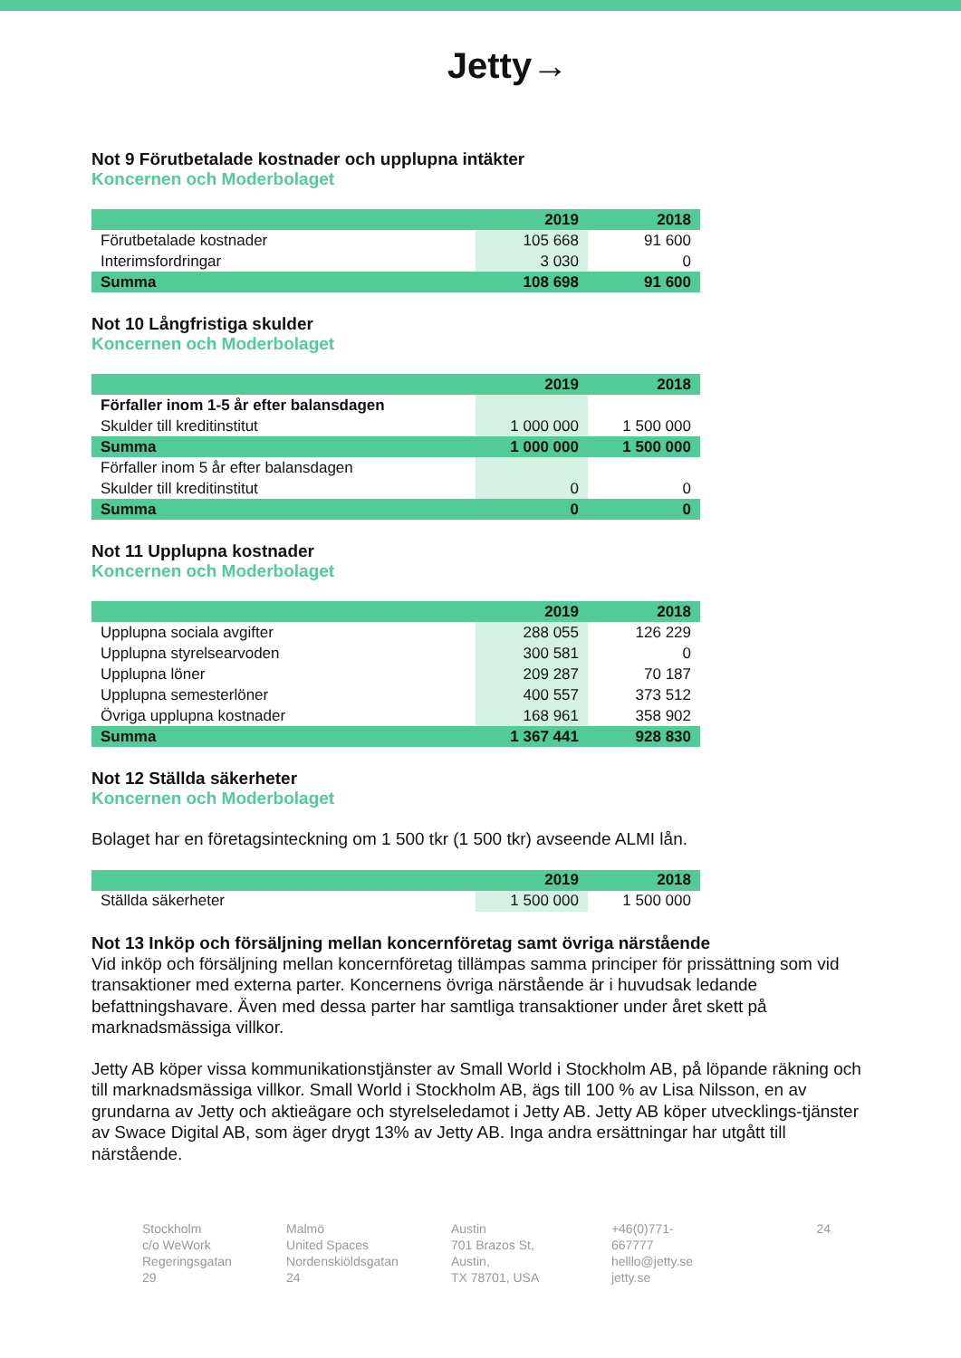Jetty→
Not 9 Förutbetalade kostnader och upplupna intäkter
Koncernen och Moderbolaget
| | 2019 | 2018 |
| --- | --- | --- |
| Förutbetalade kostnader | 105 668 | 91 600 |
| Interimsfordringar | 3 030 | 0 |
| Summa | 108 698 | 91 600 |
Not 10 Långfristiga skulder
Koncernen och Moderbolaget
| | 2019 | 2018 |
| --- | --- | --- |
| Förfaller inom 1-5 år efter balansdagen | | |
| Skulder till kreditinstitut | 1 000 000 | 1 500 000 |
| Summa | 1 000 000 | 1 500 000 |
| Förfaller inom 5 år efter balansdagen | | |
| Skulder till kreditinstitut | 0 | 0 |
| Summa | 0 | 0 |
Not 11 Upplupna kostnader
Koncernen och Moderbolaget
| | 2019 | 2018 |
| --- | --- | --- |
| Upplupna sociala avgifter | 288 055 | 126 229 |
| Upplupna styrelsearvoden | 300 581 | 0 |
| Upplupna löner | 209 287 | 70 187 |
| Upplupna semesterlöner | 400 557 | 373 512 |
| Övriga upplupna kostnader | 168 961 | 358 902 |
| Summa | 1 367 441 | 928 830 |
Not 12 Ställda säkerheter
Koncernen och Moderbolaget
Bolaget har en företagsinteckning om 1 500 tkr (1 500 tkr) avseende ALMI lån.
| | 2019 | 2018 |
| --- | --- | --- |
| Ställda säkerheter | 1 500 000 | 1 500 000 |
Not 13 Inköp och försäljning mellan koncernföretag samt övriga närstående
Vid inköp och försäljning mellan koncernföretag tillämpas samma principer för prissättning som vid transaktioner med externa parter. Koncernens övriga närstående är i huvudsak ledande befattningshavare. Även med dessa parter har samtliga transaktioner under året skett på marknadsmässiga villkor.
Jetty AB köper vissa kommunikationstjänster av Small World i Stockholm AB, på löpande räkning och till marknadsmässiga villkor. Small World i Stockholm AB, ägs till 100 % av Lisa Nilsson, en av grundarna av Jetty och aktieägare och styrelseledamot i Jetty AB. Jetty AB köper utvecklings-tjänster av Swace Digital AB, som äger drygt 13% av Jetty AB. Inga andra ersättningar har utgått till närstående.
Stockholm
c/o WeWork
Regeringsgatan 29
Malmö
United Spaces
Nordenskiöldsgatan 24
Austin
701 Brazos St, Austin,
TX 78701, USA
+46(0)771-667777
helllo@jetty.se
jetty.se
24